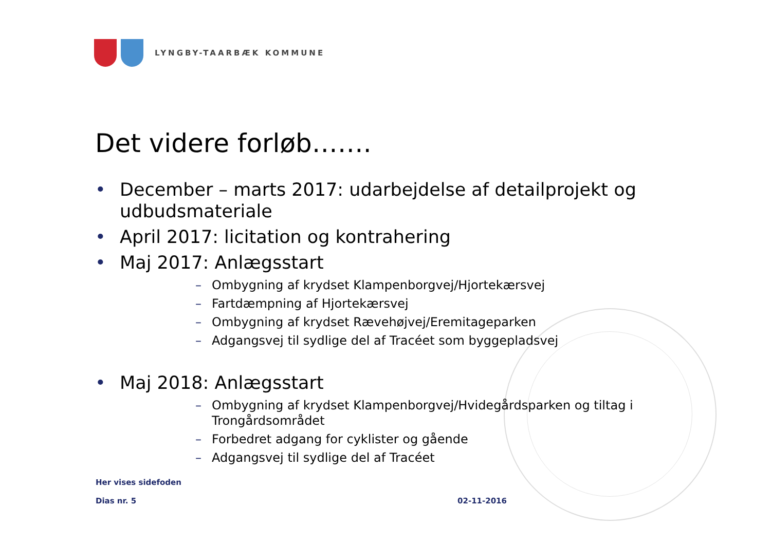LYNGBY-TAARBÆK KOMMUNE
Det videre forløb…….
• December – marts 2017: udarbejdelse af detailprojekt og udbudsmateriale
• April 2017: licitation og kontrahering
• Maj 2017: Anlægsstart
– Ombygning af krydset Klampenborgvej/Hjortekærsvej
– Fartdæmpning af Hjortekærsvej
– Ombygning af krydset Rævehøjvej/Eremitageparken
– Adgangsvej til sydlige del af Tracéet som byggepladsvej
• Maj 2018: Anlægsstart
– Ombygning af krydset Klampenborgvej/Hvidegårdsparken og tiltag i Trongårdsområdet
– Forbedret adgang for cyklister og gående
– Adgangsvej til sydlige del af Tracéet
Her vises sidefoden
Dias nr. 5 02-11-2016